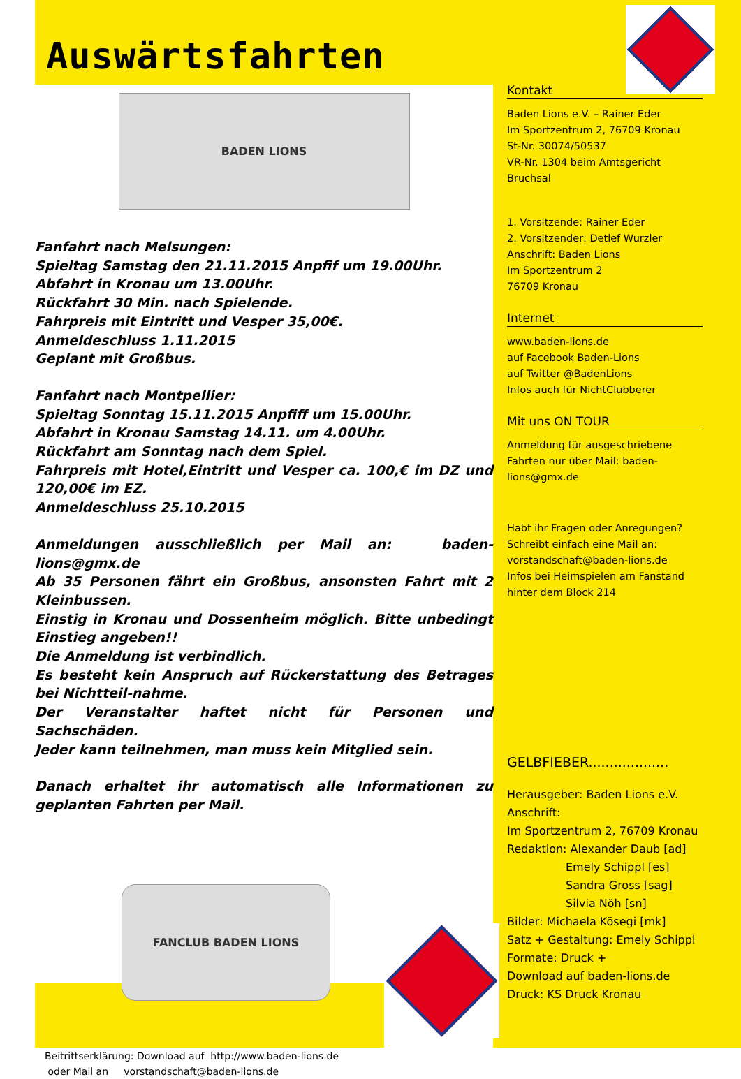Auswärtsfahrten
BADEN LIONS
Fanfahrt nach Melsungen:
Spieltag Samstag den 21.11.2015 Anpfif um 19.00Uhr.
Abfahrt in Kronau um 13.00Uhr.
Rückfahrt 30 Min. nach Spielende.
Fahrpreis mit Eintritt und Vesper 35,00€.
Anmeldeschluss 1.11.2015
Geplant mit Großbus.
Fanfahrt nach Montpellier:
Spieltag Sonntag 15.11.2015 Anpfiff um 15.00Uhr.
Abfahrt in Kronau Samstag 14.11. um 4.00Uhr.
Rückfahrt am Sonntag nach dem Spiel.
Fahrpreis mit Hotel,Eintritt und Vesper ca. 100,€ im DZ und 120,00€ im EZ.
Anmeldeschluss 25.10.2015
Anmeldungen ausschließlich per Mail an: baden-lions@gmx.de
Ab 35 Personen fährt ein Großbus, ansonsten Fahrt mit 2 Kleinbussen.
Einstig in Kronau und Dossenheim möglich. Bitte unbedingt Einstieg angeben!!
Die Anmeldung ist verbindlich.
Es besteht kein Anspruch auf Rückerstattung des Betrages bei Nichtteil-nahme.
Der Veranstalter haftet nicht für Personen und Sachschäden.
Jeder kann teilnehmen, man muss kein Mitglied sein.
Danach erhaltet ihr automatisch alle Informationen zu geplanten Fahrten per Mail.
FANCLUB BADEN LIONS
Beitrittserklärung: Download auf http://www.baden-lions.de
oder Mail an vorstandschaft@baden-lions.de
Kontakt
Baden Lions e.V. – Rainer Eder
Im Sportzentrum 2, 76709 Kronau
St-Nr. 30074/50537
VR-Nr. 1304 beim Amtsgericht Bruchsal
1. Vorsitzende: Rainer Eder
2. Vorsitzender: Detlef Wurzler
Anschrift: Baden Lions
Im Sportzentrum 2
76709 Kronau
Internet
www.baden-lions.de
auf Facebook Baden-Lions
auf Twitter @BadenLions
Infos auch für NichtClubberer
Mit uns ON TOUR
Anmeldung für ausgeschriebene Fahrten nur über Mail: baden-lions@gmx.de
Habt ihr Fragen oder Anregungen?
Schreibt einfach eine Mail an:
vorstandschaft@baden-lions.de
Infos bei Heimspielen am Fanstand hinter dem Block 214
GELBFIEBER...................
Herausgeber: Baden Lions e.V.
Anschrift:
Im Sportzentrum 2, 76709 Kronau
Redaktion: Alexander Daub [ad]
Emely Schippl [es]
Sandra Gross [sag]
Silvia Nöh [sn]
Bilder: Michaela Kösegi [mk]
Satz + Gestaltung: Emely Schippl
Formate: Druck +
Download auf baden-lions.de
Druck: KS Druck Kronau